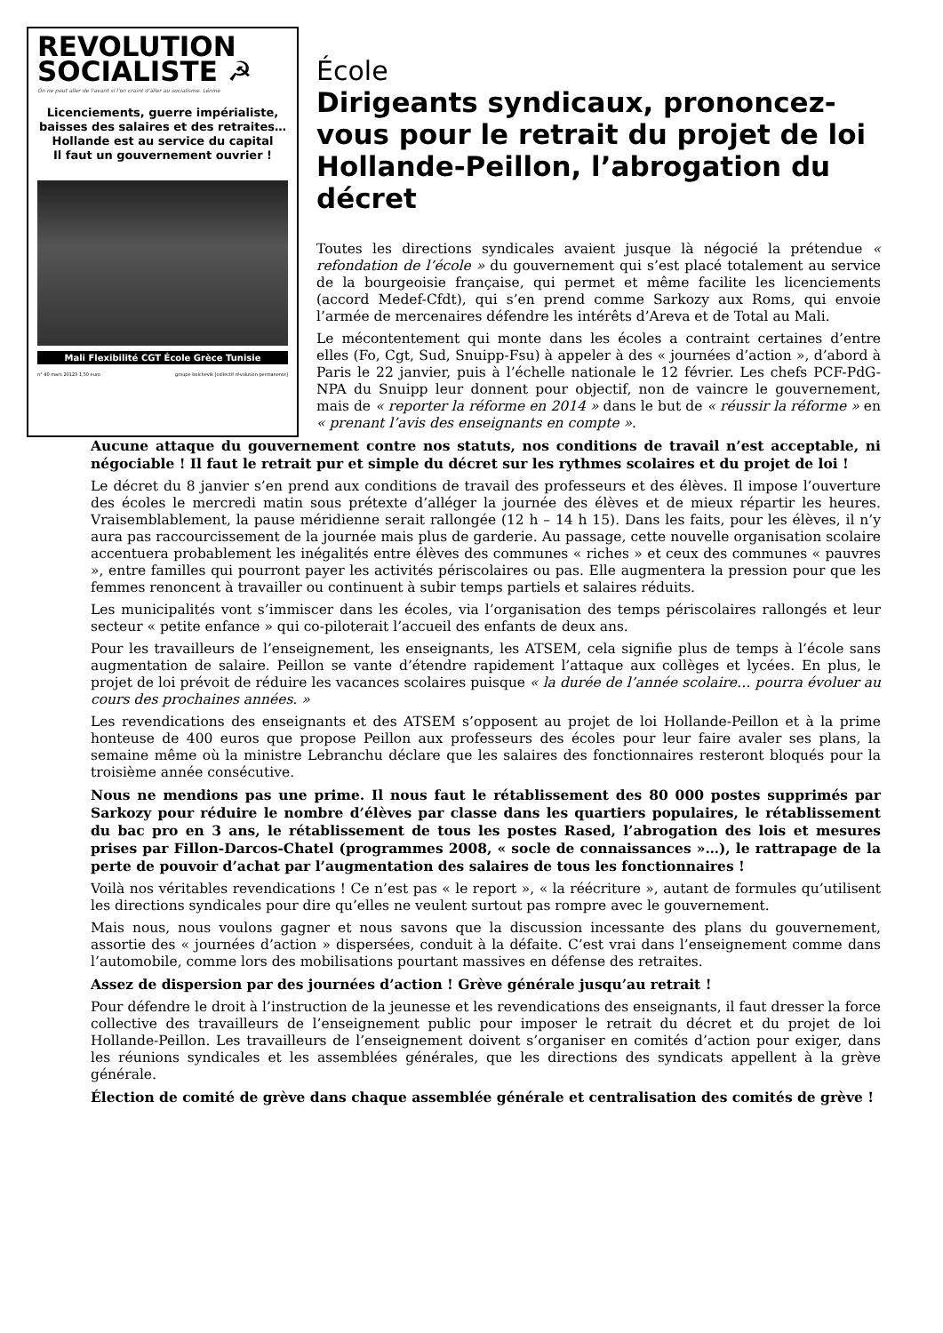REVOLUTION
SOCIALISTE ☭
On ne peut aller de l'avant si l'on craint d'aller au socialisme. Lénine
Licenciements, guerre impérialiste,
baisses des salaires et des retraites…
Hollande est au service du capital
Il faut un gouvernement ouvrier !
Mali Flexibilité CGT École Grèce Tunisie
n° 40 mars 20123 1,50 euro groupe bolchevik [collectif révolution permanente]
École
Dirigeants syndicaux, prononcez-vous pour le retrait du projet de loi Hollande-Peillon, l’abrogation du décret
Toutes les directions syndicales avaient jusque là négocié la prétendue « refondation de l’école » du gouvernement qui s’est placé totalement au service de la bourgeoisie française, qui permet et même facilite les licenciements (accord Medef-Cfdt), qui s’en prend comme Sarkozy aux Roms, qui envoie l’armée de mercenaires défendre les intérêts d’Areva et de Total au Mali.
Le mécontentement qui monte dans les écoles a contraint certaines d’entre elles (Fo, Cgt, Sud, Snuipp-Fsu) à appeler à des « journées d’action », d’abord à Paris le 22 janvier, puis à l’échelle nationale le 12 février. Les chefs PCF-PdG-NPA du Snuipp leur donnent pour objectif, non de vaincre le gouvernement, mais de « reporter la réforme en 2014 » dans le but de « réussir la réforme » en « prenant l’avis des enseignants en compte ».
Aucune attaque du gouvernement contre nos statuts, nos conditions de travail n’est acceptable, ni négociable ! Il faut le retrait pur et simple du décret sur les rythmes scolaires et du projet de loi !
Le décret du 8 janvier s’en prend aux conditions de travail des professeurs et des élèves. Il impose l’ouverture des écoles le mercredi matin sous prétexte d’alléger la journée des élèves et de mieux répartir les heures. Vraisemblablement, la pause méridienne serait rallongée (12 h – 14 h 15). Dans les faits, pour les élèves, il n’y aura pas raccourcissement de la journée mais plus de garderie. Au passage, cette nouvelle organisation scolaire accentuera probablement les inégalités entre élèves des communes « riches » et ceux des communes « pauvres », entre familles qui pourront payer les activités périscolaires ou pas. Elle augmentera la pression pour que les femmes renoncent à travailler ou continuent à subir temps partiels et salaires réduits.
Les municipalités vont s’immiscer dans les écoles, via l’organisation des temps périscolaires rallongés et leur secteur « petite enfance » qui co-piloterait l’accueil des enfants de deux ans.
Pour les travailleurs de l’enseignement, les enseignants, les ATSEM, cela signifie plus de temps à l’école sans augmentation de salaire. Peillon se vante d’étendre rapidement l’attaque aux collèges et lycées. En plus, le projet de loi prévoit de réduire les vacances scolaires puisque « la durée de l’année scolaire… pourra évoluer au cours des prochaines années. »
Les revendications des enseignants et des ATSEM s’opposent au projet de loi Hollande-Peillon et à la prime honteuse de 400 euros que propose Peillon aux professeurs des écoles pour leur faire avaler ses plans, la semaine même où la ministre Lebranchu déclare que les salaires des fonctionnaires resteront bloqués pour la troisième année consécutive.
Nous ne mendions pas une prime. Il nous faut le rétablissement des 80 000 postes supprimés par Sarkozy pour réduire le nombre d’élèves par classe dans les quartiers populaires, le rétablissement du bac pro en 3 ans, le rétablissement de tous les postes Rased, l’abrogation des lois et mesures prises par Fillon-Darcos-Chatel (programmes 2008, « socle de connaissances »…), le rattrapage de la perte de pouvoir d’achat par l’augmentation des salaires de tous les fonctionnaires !
Voilà nos véritables revendications ! Ce n’est pas « le report », « la réécriture », autant de formules qu’utilisent les directions syndicales pour dire qu’elles ne veulent surtout pas rompre avec le gouvernement.
Mais nous, nous voulons gagner et nous savons que la discussion incessante des plans du gouvernement, assortie des « journées d’action » dispersées, conduit à la défaite. C’est vrai dans l’enseignement comme dans l’automobile, comme lors des mobilisations pourtant massives en défense des retraites.
Assez de dispersion par des journées d’action ! Grève générale jusqu’au retrait !
Pour défendre le droit à l’instruction de la jeunesse et les revendications des enseignants, il faut dresser la force collective des travailleurs de l’enseignement public pour imposer le retrait du décret et du projet de loi Hollande-Peillon. Les travailleurs de l’enseignement doivent s’organiser en comités d’action pour exiger, dans les réunions syndicales et les assemblées générales, que les directions des syndicats appellent à la grève générale.
Élection de comité de grève dans chaque assemblée générale et centralisation des comités de grève !